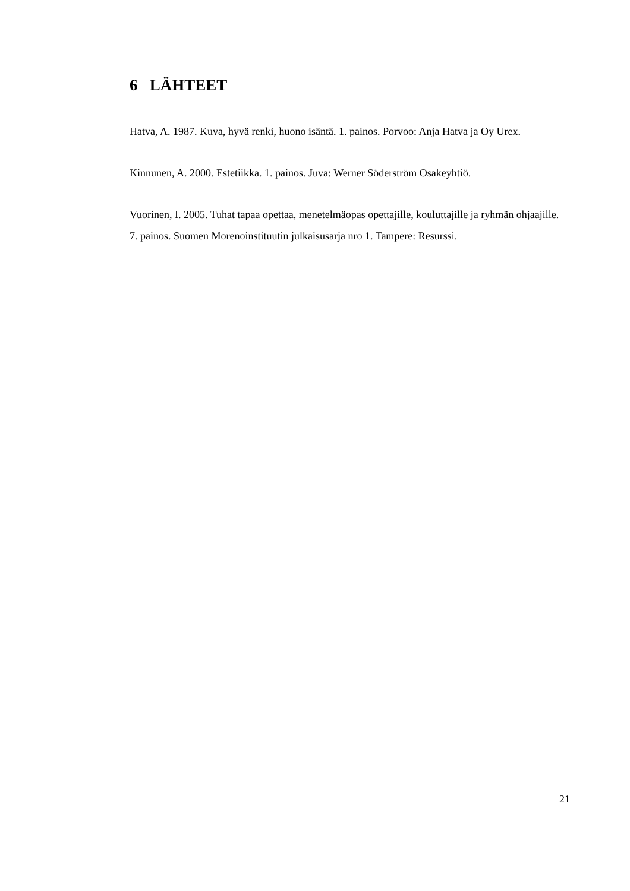6 LÄHTEET
Hatva, A. 1987. Kuva, hyvä renki, huono isäntä. 1. painos. Porvoo: Anja Hatva ja Oy Urex.
Kinnunen, A. 2000. Estetiikka. 1. painos. Juva: Werner Söderström Osakeyhtiö.
Vuorinen, I. 2005. Tuhat tapaa opettaa, menetelmäopas opettajille, kouluttajille ja ryhmän ohjaajille. 7. painos. Suomen Morenoinstituutin julkaisusarja nro 1. Tampere: Resurssi.
21